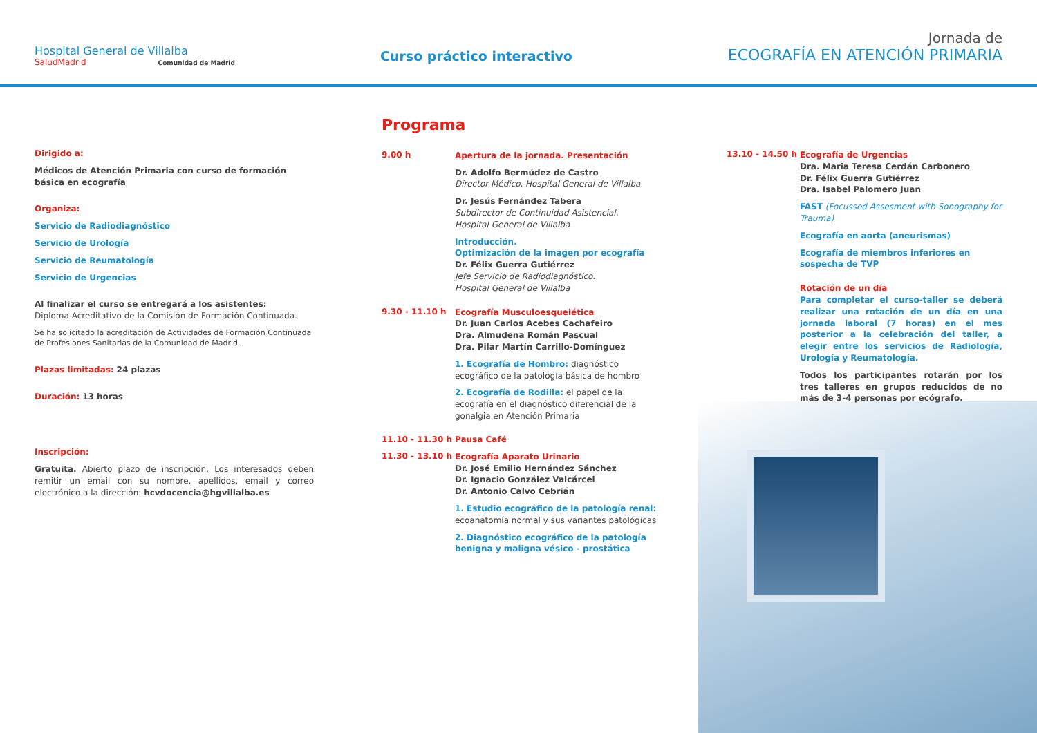Hospital General de Villalba
SaludMadrid Comunidad de Madrid
Curso práctico interactivo
Jornada de
ECOGRAFÍA EN ATENCIÓN PRIMARIA
Dirigido a:
Médicos de Atención Primaria con curso de formación básica en ecografía
Organiza:
Servicio de Radiodiagnóstico
Servicio de Urología
Servicio de Reumatología
Servicio de Urgencias
Al finalizar el curso se entregará a los asistentes:
Diploma Acreditativo de la Comisión de Formación Continuada.
Se ha solicitado la acreditación de Actividades de Formación Continuada de Profesiones Sanitarias de la Comunidad de Madrid.
Plazas limitadas: 24 plazas
Duración: 13 horas
Inscripción:
Gratuita. Abierto plazo de inscripción. Los interesados deben remitir un email con su nombre, apellidos, email y correo electrónico a la dirección: hcvdocencia@hgvillalba.es
Programa
9.00 h
Apertura de la jornada. Presentación
Dr. Adolfo Bermúdez de Castro
Director Médico. Hospital General de Villalba
Dr. Jesús Fernández Tabera
Subdirector de Continuidad Asistencial.
Hospital General de Villalba
Introducción.
Optimización de la imagen por ecografía
Dr. Félix Guerra Gutiérrez
Jefe Servicio de Radiodiagnóstico.
Hospital General de Villalba
9.30 - 11.10 h
Ecografía Musculoesquelética
Dr. Juan Carlos Acebes Cachafeiro
Dra. Almudena Román Pascual
Dra. Pilar Martín Carrillo-Domínguez
1. Ecografía de Hombro: diagnóstico ecográfico de la patología básica de hombro
2. Ecografía de Rodilla: el papel de la ecografía en el diagnóstico diferencial de la gonalgia en Atención Primaria
11.10 - 11.30 h
Pausa Café
11.30 - 13.10 h
Ecografía Aparato Urinario
Dr. José Emilio Hernández Sánchez
Dr. Ignacio González Valcárcel
Dr. Antonio Calvo Cebrián
1. Estudio ecográfico de la patología renal: ecoanatomía normal y sus variantes patológicas
2. Diagnóstico ecográfico de la patología benigna y maligna vésico - prostática
13.10 - 14.50 h
Ecografía de Urgencias
Dra. Maria Teresa Cerdán Carbonero
Dr. Félix Guerra Gutiérrez
Dra. Isabel Palomero Juan
FAST (Focussed Assesment with Sonography for Trauma)
Ecografía en aorta (aneurismas)
Ecografía de miembros inferiores en sospecha de TVP
Rotación de un día
Para completar el curso-taller se deberá realizar una rotación de un día en una jornada laboral (7 horas) en el mes posterior a la celebración del taller, a elegir entre los servicios de Radiología, Urología y Reumatología.
Todos los participantes rotarán por los tres talleres en grupos reducidos de no más de 3-4 personas por ecógrafo.